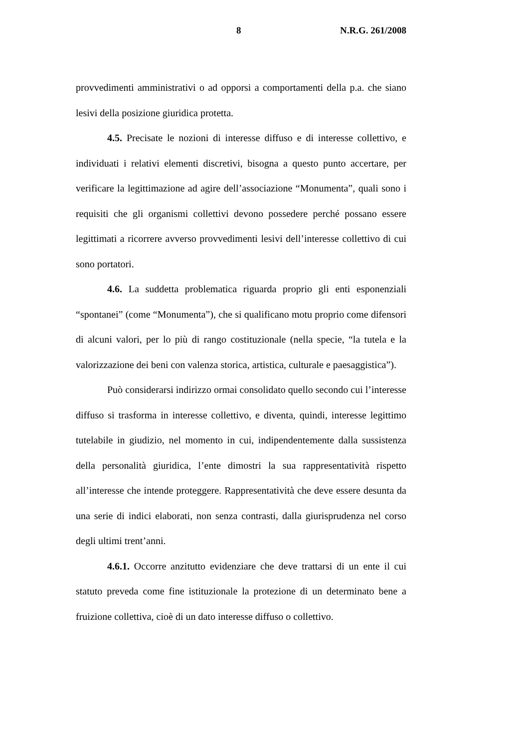8 N.R.G. 261/2008
provvedimenti amministrativi o ad opporsi a comportamenti della p.a. che siano lesivi della posizione giuridica protetta.
4.5. Precisate le nozioni di interesse diffuso e di interesse collettivo, e individuati i relativi elementi discretivi, bisogna a questo punto accertare, per verificare la legittimazione ad agire dell’associazione “Monumenta”, quali sono i requisiti che gli organismi collettivi devono possedere perché possano essere legittimati a ricorrere avverso provvedimenti lesivi dell’interesse collettivo di cui sono portatori.
4.6. La suddetta problematica riguarda proprio gli enti esponenziali “spontanei” (come “Monumenta”), che si qualificano motu proprio come difensori di alcuni valori, per lo più di rango costituzionale (nella specie, “la tutela e la valorizzazione dei beni con valenza storica, artistica, culturale e paesaggistica”).
Può considerarsi indirizzo ormai consolidato quello secondo cui l’interesse diffuso si trasforma in interesse collettivo, e diventa, quindi, interesse legittimo tutelabile in giudizio, nel momento in cui, indipendentemente dalla sussistenza della personalità giuridica, l’ente dimostri la sua rappresentatività rispetto all’interesse che intende proteggere. Rappresentatività che deve essere desunta da una serie di indici elaborati, non senza contrasti, dalla giurisprudenza nel corso degli ultimi trent’anni.
4.6.1. Occorre anzitutto evidenziare che deve trattarsi di un ente il cui statuto preveda come fine istituzionale la protezione di un determinato bene a fruizione collettiva, cioè di un dato interesse diffuso o collettivo.